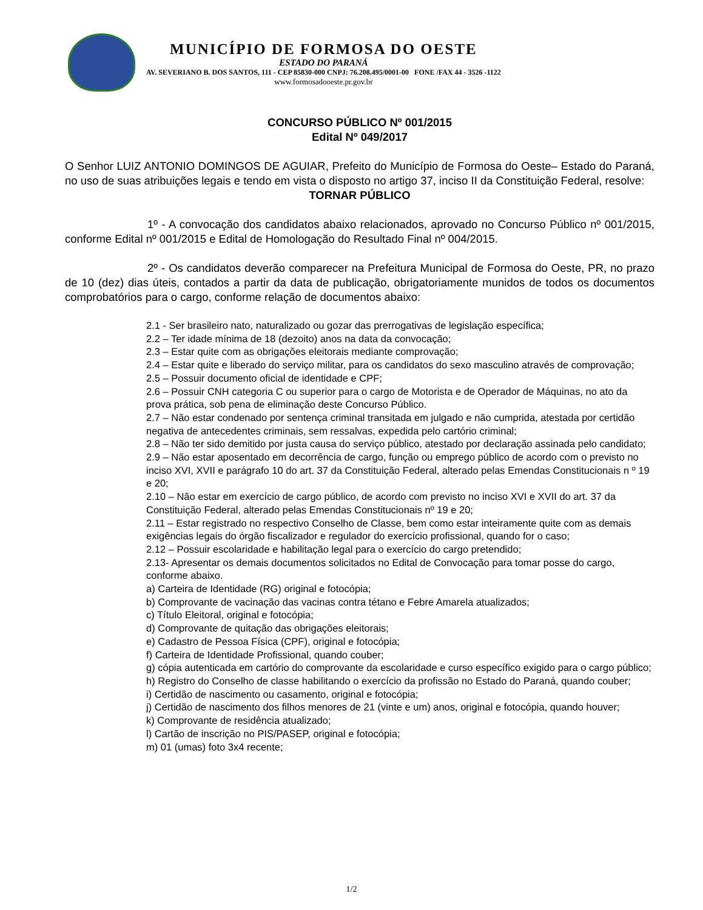MUNICÍPIO DE FORMOSA DO OESTE
ESTADO DO PARANÁ
AV. SEVERIANO B. DOS SANTOS, 111 - CEP 85830-000 CNPJ: 76.208.495/0001-00 FONE /FAX 44 - 3526 -1122
www.formosadooeste.pr.gov.br
CONCURSO PÚBLICO Nº 001/2015
Edital Nº 049/2017
O Senhor LUIZ ANTONIO DOMINGOS DE AGUIAR, Prefeito do Município de Formosa do Oeste– Estado do Paraná, no uso de suas atribuições legais e tendo em vista o disposto no artigo 37, inciso II da Constituição Federal, resolve:
TORNAR PÚBLICO
1º - A convocação dos candidatos abaixo relacionados, aprovado no Concurso Público nº 001/2015, conforme Edital nº 001/2015 e Edital de Homologação do Resultado Final nº 004/2015.
2º - Os candidatos deverão comparecer na Prefeitura Municipal de Formosa do Oeste, PR, no prazo de 10 (dez) dias úteis, contados a partir da data de publicação, obrigatoriamente munidos de todos os documentos comprobatórios para o cargo, conforme relação de documentos abaixo:
2.1 - Ser brasileiro nato, naturalizado ou gozar das prerrogativas de legislação específica;
2.2 – Ter idade mínima de 18 (dezoito) anos na data da convocação;
2.3 – Estar quite com as obrigações eleitorais mediante comprovação;
2.4 – Estar quite e liberado do serviço militar, para os candidatos do sexo masculino através de comprovação;
2.5 – Possuir documento oficial de identidade e CPF;
2.6 – Possuir CNH categoria C ou superior para o cargo de Motorista e de Operador de Máquinas, no ato da prova prática, sob pena de eliminação deste Concurso Público.
2.7 – Não estar condenado por sentença criminal transitada em julgado e não cumprida, atestada por certidão negativa de antecedentes criminais, sem ressalvas, expedida pelo cartório criminal;
2.8 – Não ter sido demitido por justa causa do serviço público, atestado por declaração assinada pelo candidato;
2.9 – Não estar aposentado em decorrência de cargo, função ou emprego público de acordo com o previsto no inciso XVI, XVII e parágrafo 10 do art. 37 da Constituição Federal, alterado pelas Emendas Constitucionais n º 19 e 20;
2.10 – Não estar em exercício de cargo público, de acordo com previsto no inciso XVI e XVII do art. 37 da Constituição Federal, alterado pelas Emendas Constitucionais nº 19 e 20;
2.11 – Estar registrado no respectivo Conselho de Classe, bem como estar inteiramente quite com as demais exigências legais do órgão fiscalizador e regulador do exercício profissional, quando for o caso;
2.12 – Possuir escolaridade e habilitação legal para o exercício do cargo pretendido;
2.13- Apresentar os demais documentos solicitados no Edital de Convocação para tomar posse do cargo, conforme abaixo.
a) Carteira de Identidade (RG) original e fotocópia;
b) Comprovante de vacinação das vacinas contra tétano e Febre Amarela atualizados;
c) Título Eleitoral, original e fotocópia;
d) Comprovante de quitação das obrigações eleitorais;
e) Cadastro de Pessoa Física (CPF), original e fotocópia;
f) Carteira de Identidade Profissional, quando couber;
g) cópia autenticada em cartório do comprovante da escolaridade e curso específico exigido para o cargo público;
h) Registro do Conselho de classe habilitando o exercício da profissão no Estado do Paraná, quando couber;
i) Certidão de nascimento ou casamento, original e fotocópia;
j) Certidão de nascimento dos filhos menores de 21 (vinte e um) anos, original e fotocópia, quando houver;
k) Comprovante de residência atualizado;
l) Cartão de inscrição no PIS/PASEP, original e fotocópia;
m) 01 (umas) foto 3x4 recente;
1/2